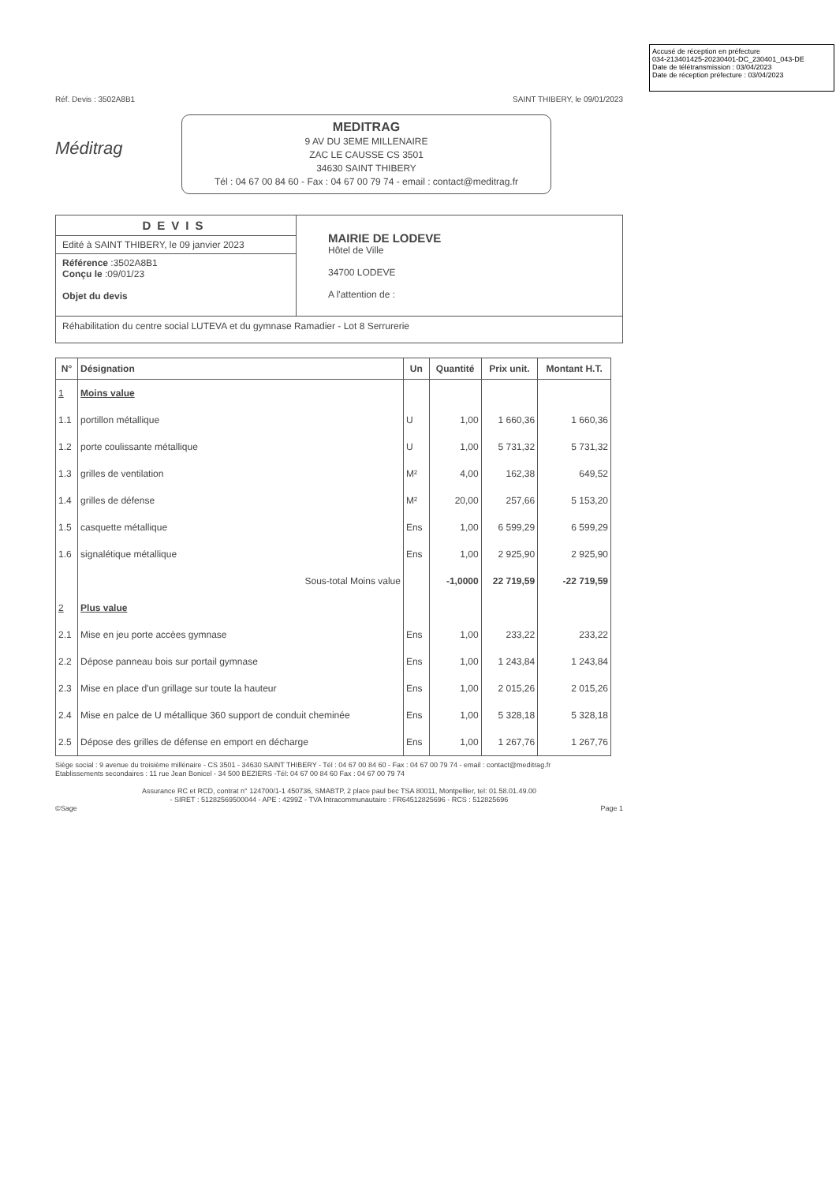Accusé de réception en préfecture
034-213401425-20230401-DC_230401_043-DE
Date de télétransmission : 03/04/2023
Date de réception préfecture : 03/04/2023
Réf. Devis : 3502A8B1 SAINT THIBERY, le 09/01/2023
Méditrag
MEDITRAG
9 AV DU 3EME MILLENAIRE
ZAC LE CAUSSE CS 3501
34630 SAINT THIBERY
Tél : 04 67 00 84 60 - Fax : 04 67 00 79 74 - email : contact@meditrag.fr
DEVIS
Edité à SAINT THIBERY, le 09 janvier 2023
Référence :3502A8B1
Conçu le :09/01/23
Objet du devis
MAIRIE DE LODEVE
Hôtel de Ville
34700 LODEVE
A l'attention de :
Réhabilitation du centre social LUTEVA et du gymnase Ramadier - Lot 8 Serrurerie
| N° | Désignation | Un | Quantité | Prix unit. | Montant H.T. |
| --- | --- | --- | --- | --- | --- |
| 1 | Moins value | | | | |
| 1.1 | portillon métallique | U | 1,00 | 1 660,36 | 1 660,36 |
| 1.2 | porte coulissante métallique | U | 1,00 | 5 731,32 | 5 731,32 |
| 1.3 | grilles de ventilation | M² | 4,00 | 162,38 | 649,52 |
| 1.4 | grilles de défense | M² | 20,00 | 257,66 | 5 153,20 |
| 1.5 | casquette métallique | Ens | 1,00 | 6 599,29 | 6 599,29 |
| 1.6 | signalétique métallique | Ens | 1,00 | 2 925,90 | 2 925,90 |
| | Sous-total Moins value | | -1,0000 | 22 719,59 | -22 719,59 |
| 2 | Plus value | | | | |
| 2.1 | Mise en jeu porte accèes gymnase | Ens | 1,00 | 233,22 | 233,22 |
| 2.2 | Dépose panneau bois sur portail gymnase | Ens | 1,00 | 1 243,84 | 1 243,84 |
| 2.3 | Mise en place d'un grillage sur toute la hauteur | Ens | 1,00 | 2 015,26 | 2 015,26 |
| 2.4 | Mise en palce de U métallique 360 support de conduit cheminée | Ens | 1,00 | 5 328,18 | 5 328,18 |
| 2.5 | Dépose des grilles de défense en emport en décharge | Ens | 1,00 | 1 267,76 | 1 267,76 |
Siège social : 9 avenue du troisième millénaire - CS 3501 - 34630 SAINT THIBERY - Tél : 04 67 00 84 60 - Fax : 04 67 00 79 74 - email : contact@meditrag.fr
Etablissements secondaires : 11 rue Jean Bonicel - 34 500 BEZIERS -Tél: 04 67 00 84 60 Fax : 04 67 00 79 74
Assurance RC et RCD, contrat n° 124700/1-1 450736, SMABTP, 2 place paul bec TSA 80011, Montpellier, tel: 01.58.01.49.00
- SIRET : 51282569500044 - APE : 4299Z - TVA Intracommunautaire : FR64512825696 - RCS : 512825696
©Sage Page 1